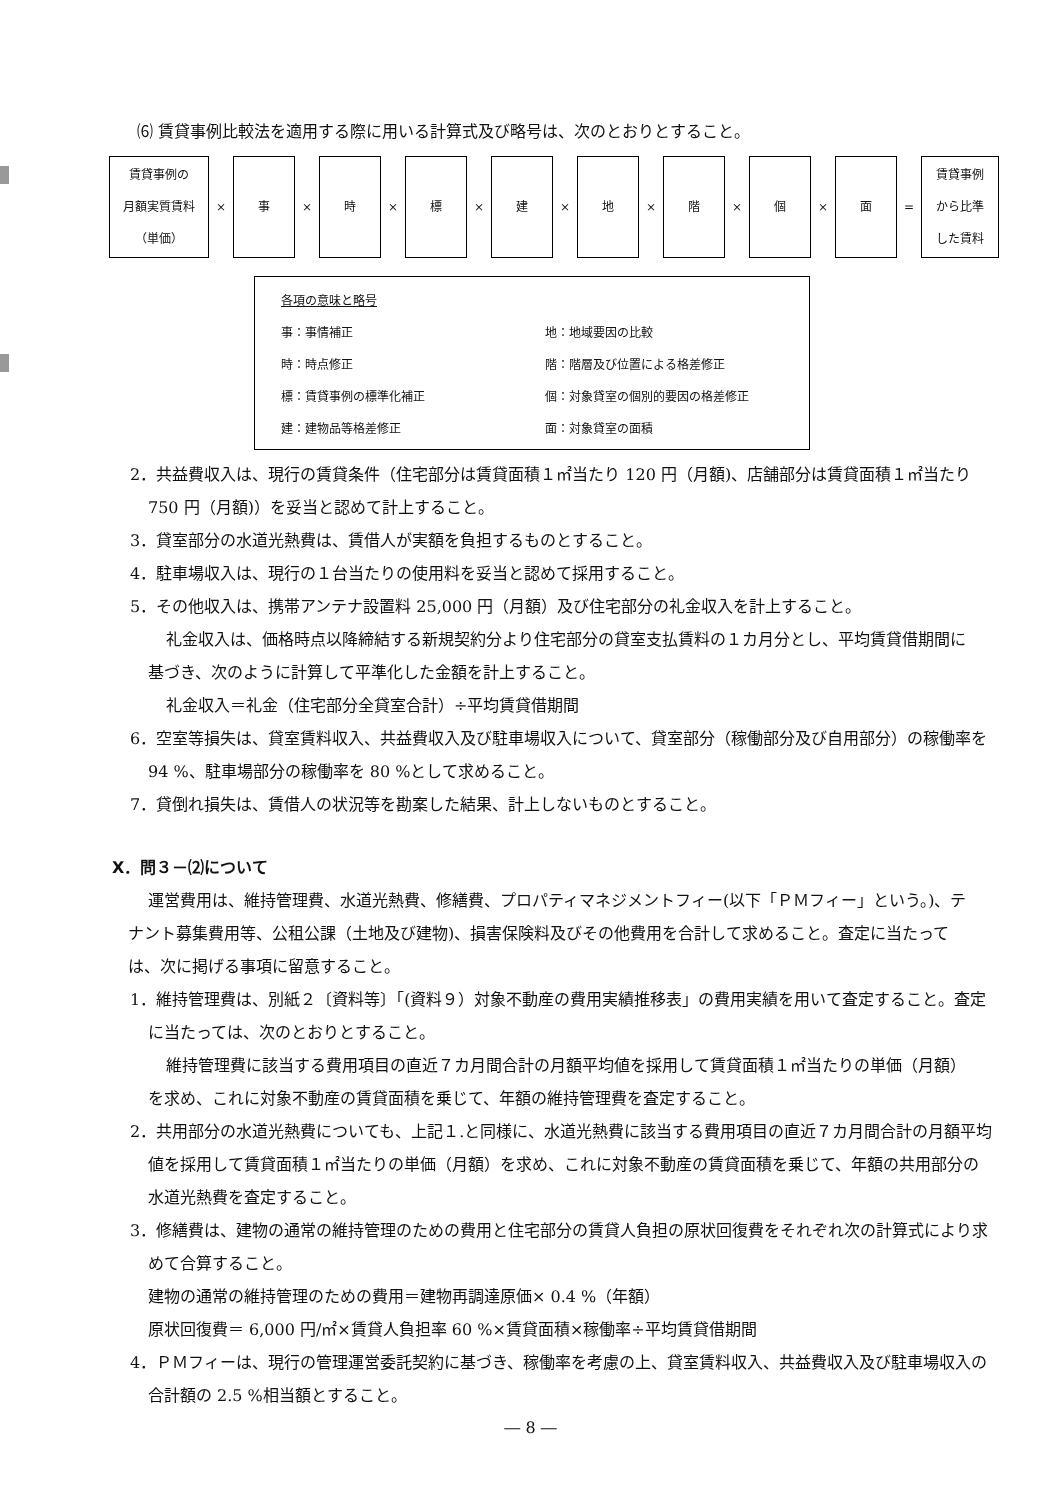⑹ 賃貸事例比較法を適用する際に用いる計算式及び略号は、次のとおりとすること。
賃貸事例の
月額実質賃料
（単価）
×
事
×
時
×
標
×
建
×
地
×
階
×
個
×
面
=
賃貸事例
から比準
した賃料
各項の意味と略号
事：事情補正 地：地域要因の比較
時：時点修正 階：階層及び位置による格差修正
標：賃貸事例の標準化補正 個：対象貸室の個別的要因の格差修正
建：建物品等格差修正 面：対象貸室の面積
2．共益費収入は、現行の賃貸条件（住宅部分は賃貸面積１㎡当たり 120 円（月額)、店舗部分は賃貸面積１㎡当たり 750 円（月額)）を妥当と認めて計上すること。
3．貸室部分の水道光熱費は、賃借人が実額を負担するものとすること。
4．駐車場収入は、現行の１台当たりの使用料を妥当と認めて採用すること。
5．その他収入は、携帯アンテナ設置料 25,000 円（月額）及び住宅部分の礼金収入を計上すること。
礼金収入は、価格時点以降締結する新規契約分より住宅部分の貸室支払賃料の１カ月分とし、平均賃貸借期間に基づき、次のように計算して平準化した金額を計上すること。
礼金収入＝礼金（住宅部分全貸室合計）÷平均賃貸借期間
6．空室等損失は、貸室賃料収入、共益費収入及び駐車場収入について、貸室部分（稼働部分及び自用部分）の稼働率を 94 %、駐車場部分の稼働率を 80 %として求めること。
7．貸倒れ損失は、賃借人の状況等を勘案した結果、計上しないものとすること。
Ⅹ．問３－⑵について
運営費用は、維持管理費、水道光熱費、修繕費、プロパティマネジメントフィー(以下「ＰＭフィー」という。)、テナント募集費用等、公租公課（土地及び建物)、損害保険料及びその他費用を合計して求めること。査定に当たっては、次に掲げる事項に留意すること。
1．維持管理費は、別紙２〔資料等〕「(資料９）対象不動産の費用実績推移表」の費用実績を用いて査定すること。査定に当たっては、次のとおりとすること。
維持管理費に該当する費用項目の直近７カ月間合計の月額平均値を採用して賃貸面積１㎡当たりの単価（月額）を求め、これに対象不動産の賃貸面積を乗じて、年額の維持管理費を査定すること。
2．共用部分の水道光熱費についても、上記１.と同様に、水道光熱費に該当する費用項目の直近７カ月間合計の月額平均値を採用して賃貸面積１㎡当たりの単価（月額）を求め、これに対象不動産の賃貸面積を乗じて、年額の共用部分の水道光熱費を査定すること。
3．修繕費は、建物の通常の維持管理のための費用と住宅部分の賃貸人負担の原状回復費をそれぞれ次の計算式により求めて合算すること。
建物の通常の維持管理のための費用＝建物再調達原価× 0.4 %（年額）
原状回復費＝ 6,000 円/㎡×賃貸人負担率 60 %×賃貸面積×稼働率÷平均賃貸借期間
4．ＰＭフィーは、現行の管理運営委託契約に基づき、稼働率を考慮の上、貸室賃料収入、共益費収入及び駐車場収入の合計額の 2.5 %相当額とすること。
― 8 ―